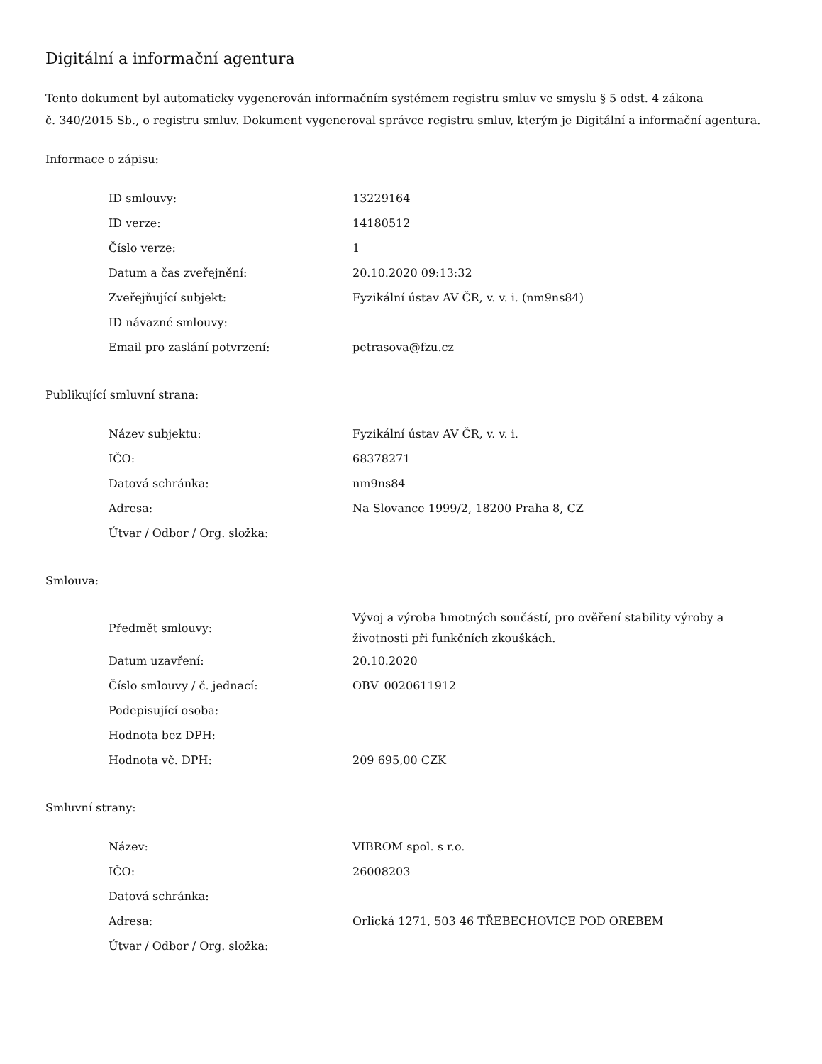Digitální a informační agentura
Tento dokument byl automaticky vygenerován informačním systémem registru smluv ve smyslu § 5 odst. 4 zákona
č. 340/2015 Sb., o registru smluv. Dokument vygeneroval správce registru smluv, kterým je Digitální a informační agentura.
Informace o zápisu:
| ID smlouvy: | 13229164 |
| ID verze: | 14180512 |
| Číslo verze: | 1 |
| Datum a čas zveřejnění: | 20.10.2020 09:13:32 |
| Zveřejňující subjekt: | Fyzikální ústav AV ČR, v. v. i. (nm9ns84) |
| ID návazné smlouvy: | |
| Email pro zaslání potvrzení: | petrasova@fzu.cz |
Publikující smluvní strana:
| Název subjektu: | Fyzikální ústav AV ČR, v. v. i. |
| IČO: | 68378271 |
| Datová schránka: | nm9ns84 |
| Adresa: | Na Slovance 1999/2, 18200 Praha 8, CZ |
| Útvar / Odbor / Org. složka: | |
Smlouva:
| Předmět smlouvy: | Vývoj a výroba hmotných součástí, pro ověření stability výroby a životnosti při funkčních zkouškách. |
| Datum uzavření: | 20.10.2020 |
| Číslo smlouvy / č. jednací: | OBV_0020611912 |
| Podepisující osoba: | |
| Hodnota bez DPH: | |
| Hodnota vč. DPH: | 209 695,00 CZK |
Smluvní strany:
| Název: | VIBROM spol. s r.o. |
| IČO: | 26008203 |
| Datová schránka: | |
| Adresa: | Orlická 1271, 503 46 TŘEBECHOVICE POD OREBEM |
| Útvar / Odbor / Org. složka: | |